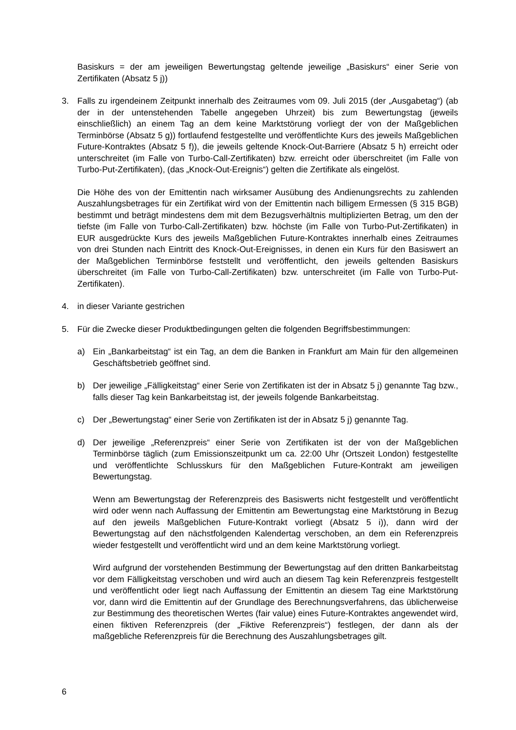Basiskurs = der am jeweiligen Bewertungstag geltende jeweilige „Basiskurs“ einer Serie von Zertifikaten (Absatz 5 j))
3. Falls zu irgendeinem Zeitpunkt innerhalb des Zeitraumes vom 09. Juli 2015 (der „Ausgabetag“) (ab der in der untenstehenden Tabelle angegeben Uhrzeit) bis zum Bewertungstag (jeweils einschließlich) an einem Tag an dem keine Marktstörung vorliegt der von der Maßgeblichen Terminbörse (Absatz 5 g)) fortlaufend festgestellte und veröffentlichte Kurs des jeweils Maßgeblichen Future-Kontraktes (Absatz 5 f)), die jeweils geltende Knock-Out-Barriere (Absatz 5 h) erreicht oder unterschreitet (im Falle von Turbo-Call-Zertifikaten) bzw. erreicht oder überschreitet (im Falle von Turbo-Put-Zertifikaten), (das „Knock-Out-Ereignis“) gelten die Zertifikate als eingelöst.
Die Höhe des von der Emittentin nach wirksamer Ausübung des Andienungsrechts zu zahlenden Auszahlungsbetrages für ein Zertifikat wird von der Emittentin nach billigem Ermessen (§ 315 BGB) bestimmt und beträgt mindestens dem mit dem Bezugsverhältnis multiplizierten Betrag, um den der tiefste (im Falle von Turbo-Call-Zertifikaten) bzw. höchste (im Falle von Turbo-Put-Zertifikaten) in EUR ausgedrückte Kurs des jeweils Maßgeblichen Future-Kontraktes innerhalb eines Zeitraumes von drei Stunden nach Eintritt des Knock-Out-Ereignisses, in denen ein Kurs für den Basiswert an der Maßgeblichen Terminbörse feststellt und veröffentlicht, den jeweils geltenden Basiskurs überschreitet (im Falle von Turbo-Call-Zertifikaten) bzw. unterschreitet (im Falle von Turbo-Put-Zertifikaten).
4. in dieser Variante gestrichen
5. Für die Zwecke dieser Produktbedingungen gelten die folgenden Begriffsbestimmungen:
a) Ein „Bankarbeitstag“ ist ein Tag, an dem die Banken in Frankfurt am Main für den allgemeinen Geschäftsbetrieb geöffnet sind.
b) Der jeweilige „Fälligkeitstag“ einer Serie von Zertifikaten ist der in Absatz 5 j) genannte Tag bzw., falls dieser Tag kein Bankarbeitstag ist, der jeweils folgende Bankarbeitstag.
c) Der „Bewertungstag“ einer Serie von Zertifikaten ist der in Absatz 5 j) genannte Tag.
d) Der jeweilige „Referenzpreis“ einer Serie von Zertifikaten ist der von der Maßgeblichen Terminbörse täglich (zum Emissionszeitpunkt um ca. 22:00 Uhr (Ortszeit London) festgestellte und veröffentlichte Schlusskurs für den Maßgeblichen Future-Kontrakt am jeweiligen Bewertungstag.
Wenn am Bewertungstag der Referenzpreis des Basiswerts nicht festgestellt und veröffentlicht wird oder wenn nach Auffassung der Emittentin am Bewertungstag eine Marktstörung in Bezug auf den jeweils Maßgeblichen Future-Kontrakt vorliegt (Absatz 5 i)), dann wird der Bewertungstag auf den nächstfolgenden Kalendertag verschoben, an dem ein Referenzpreis wieder festgestellt und veröffentlicht wird und an dem keine Marktstörung vorliegt.
Wird aufgrund der vorstehenden Bestimmung der Bewertungstag auf den dritten Bankarbeitstag vor dem Fälligkeitstag verschoben und wird auch an diesem Tag kein Referenzpreis festgestellt und veröffentlicht oder liegt nach Auffassung der Emittentin an diesem Tag eine Marktstörung vor, dann wird die Emittentin auf der Grundlage des Berechnungsverfahrens, das üblicherweise zur Bestimmung des theoretischen Wertes (fair value) eines Future-Kontraktes angewendet wird, einen fiktiven Referenzpreis (der „Fiktive Referenzpreis“) festlegen, der dann als der maßgebliche Referenzpreis für die Berechnung des Auszahlungsbetrages gilt.
6